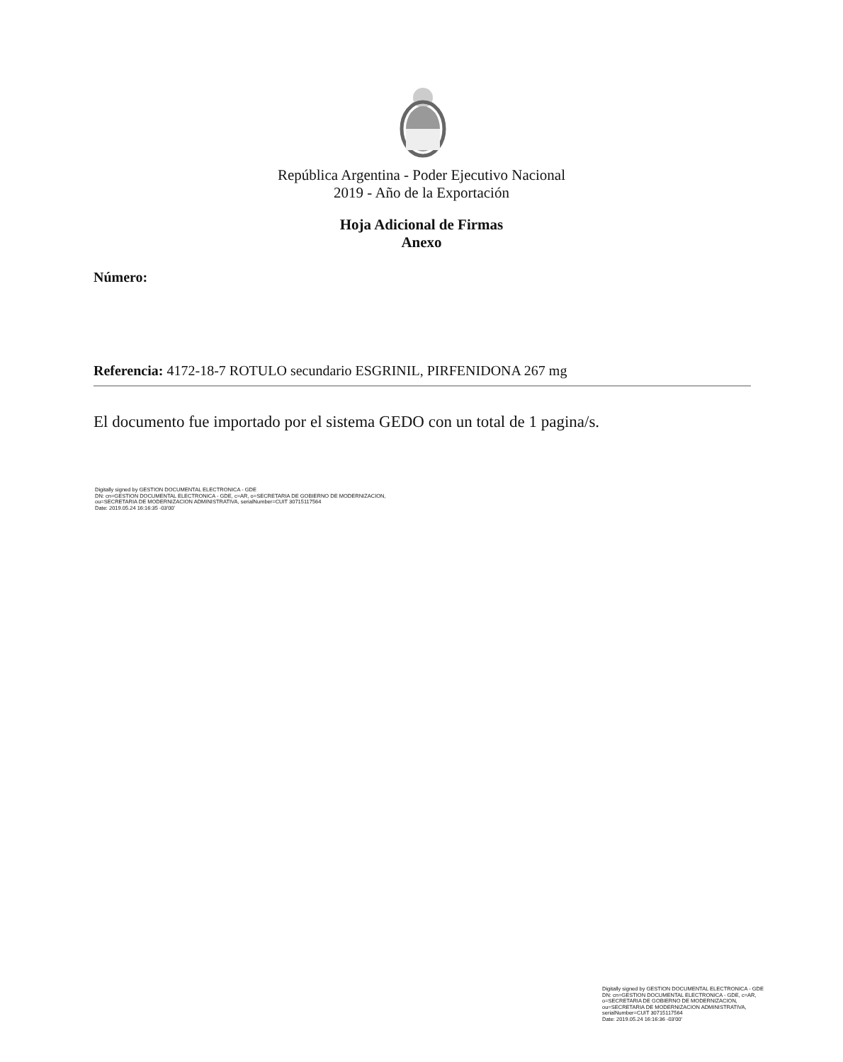República Argentina - Poder Ejecutivo Nacional
2019 - Año de la Exportación
Hoja Adicional de Firmas
Anexo
Número:
Referencia: 4172-18-7 ROTULO secundario ESGRINIL, PIRFENIDONA 267 mg
El documento fue importado por el sistema GEDO con un total de 1 pagina/s.
Digitally signed by GESTION DOCUMENTAL ELECTRONICA - GDE
DN: cn=GESTION DOCUMENTAL ELECTRONICA - GDE, c=AR, o=SECRETARIA DE GOBIERNO DE MODERNIZACION,
ou=SECRETARIA DE MODERNIZACION ADMINISTRATIVA, serialNumber=CUIT 30715117564
Date: 2019.05.24 16:16:35 -03'00'
Digitally signed by GESTION DOCUMENTAL ELECTRONICA - GDE
DN: cn=GESTION DOCUMENTAL ELECTRONICA - GDE, c=AR, o=SECRETARIA DE GOBIERNO DE MODERNIZACION, ou=SECRETARIA DE MODERNIZACION ADMINISTRATIVA, serialNumber=CUIT 30715117564
Date: 2019.05.24 16:16:36 -03'00'